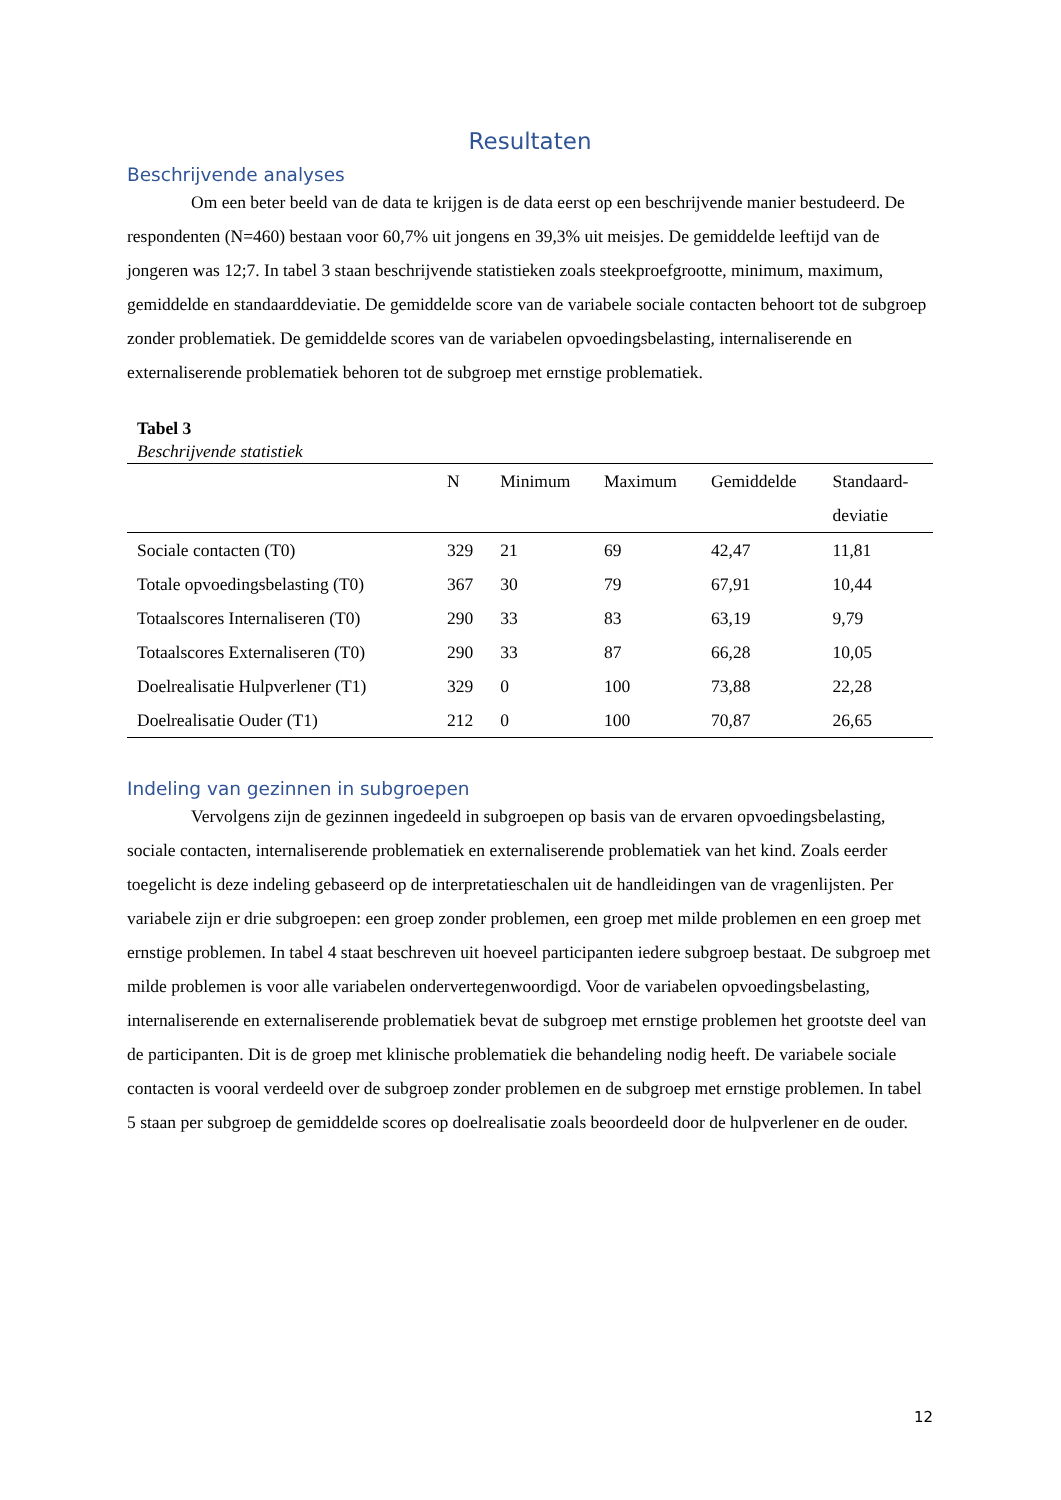Resultaten
Beschrijvende analyses
Om een beter beeld van de data te krijgen is de data eerst op een beschrijvende manier bestudeerd. De respondenten (N=460) bestaan voor 60,7% uit jongens en 39,3% uit meisjes. De gemiddelde leeftijd van de jongeren was 12;7. In tabel 3 staan beschrijvende statistieken zoals steekproefgrootte, minimum, maximum, gemiddelde en standaarddeviatie. De gemiddelde score van de variabele sociale contacten behoort tot de subgroep zonder problematiek. De gemiddelde scores van de variabelen opvoedingsbelasting, internaliserende en externaliserende problematiek behoren tot de subgroep met ernstige problematiek.
Tabel 3
Beschrijvende statistiek
| | N | Minimum | Maximum | Gemiddelde | Standaard- deviatie |
| --- | --- | --- | --- | --- | --- |
| Sociale contacten (T0) | 329 | 21 | 69 | 42,47 | 11,81 |
| Totale opvoedingsbelasting (T0) | 367 | 30 | 79 | 67,91 | 10,44 |
| Totaalscores Internaliseren (T0) | 290 | 33 | 83 | 63,19 | 9,79 |
| Totaalscores Externaliseren (T0) | 290 | 33 | 87 | 66,28 | 10,05 |
| Doelrealisatie Hulpverlener (T1) | 329 | 0 | 100 | 73,88 | 22,28 |
| Doelrealisatie Ouder (T1) | 212 | 0 | 100 | 70,87 | 26,65 |
Indeling van gezinnen in subgroepen
Vervolgens zijn de gezinnen ingedeeld in subgroepen op basis van de ervaren opvoedingsbelasting, sociale contacten, internaliserende problematiek en externaliserende problematiek van het kind. Zoals eerder toegelicht is deze indeling gebaseerd op de interpretatieschalen uit de handleidingen van de vragenlijsten. Per variabele zijn er drie subgroepen: een groep zonder problemen, een groep met milde problemen en een groep met ernstige problemen. In tabel 4 staat beschreven uit hoeveel participanten iedere subgroep bestaat. De subgroep met milde problemen is voor alle variabelen ondervertegenwoordigd. Voor de variabelen opvoedingsbelasting, internaliserende en externaliserende problematiek bevat de subgroep met ernstige problemen het grootste deel van de participanten. Dit is de groep met klinische problematiek die behandeling nodig heeft. De variabele sociale contacten is vooral verdeeld over de subgroep zonder problemen en de subgroep met ernstige problemen. In tabel 5 staan per subgroep de gemiddelde scores op doelrealisatie zoals beoordeeld door de hulpverlener en de ouder.
12